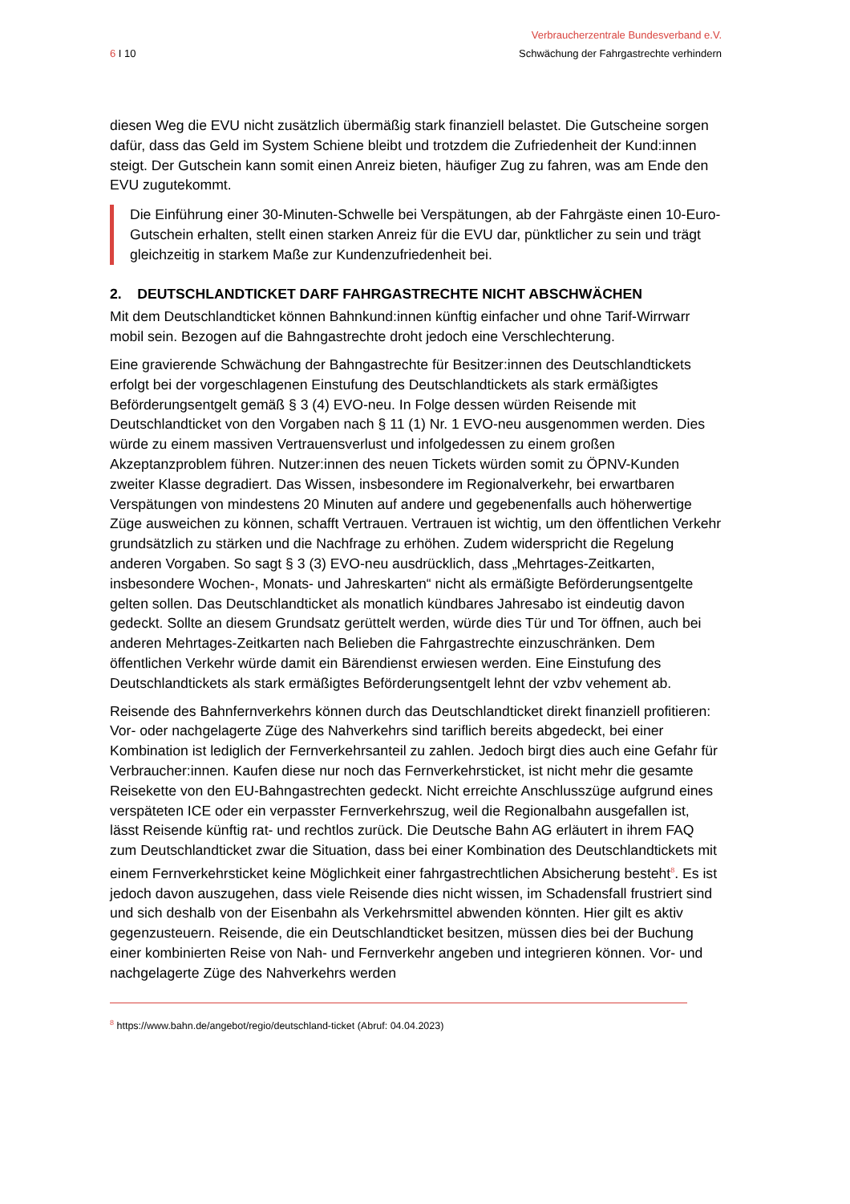6 I 10
Verbraucherzentrale Bundesverband e.V.
Schwächung der Fahrgastrechte verhindern
diesen Weg die EVU nicht zusätzlich übermäßig stark finanziell belastet. Die Gutscheine sorgen dafür, dass das Geld im System Schiene bleibt und trotzdem die Zufriedenheit der Kund:innen steigt. Der Gutschein kann somit einen Anreiz bieten, häufiger Zug zu fahren, was am Ende den EVU zugutekommt.
Die Einführung einer 30-Minuten-Schwelle bei Verspätungen, ab der Fahrgäste einen 10-Euro-Gutschein erhalten, stellt einen starken Anreiz für die EVU dar, pünktlicher zu sein und trägt gleichzeitig in starkem Maße zur Kundenzufriedenheit bei.
2. DEUTSCHLANDTICKET DARF FAHRGASTRECHTE NICHT ABSCHWÄCHEN
Mit dem Deutschlandticket können Bahnkund:innen künftig einfacher und ohne Tarif-Wirrwarr mobil sein. Bezogen auf die Bahngastrechte droht jedoch eine Verschlechterung.
Eine gravierende Schwächung der Bahngastrechte für Besitzer:innen des Deutschlandtickets erfolgt bei der vorgeschlagenen Einstufung des Deutschlandtickets als stark ermäßigtes Beförderungsentgelt gemäß § 3 (4) EVO-neu. In Folge dessen würden Reisende mit Deutschlandticket von den Vorgaben nach § 11 (1) Nr. 1 EVO-neu ausgenommen werden. Dies würde zu einem massiven Vertrauensverlust und infolgedessen zu einem großen Akzeptanzproblem führen. Nutzer:innen des neuen Tickets würden somit zu ÖPNV-Kunden zweiter Klasse degradiert. Das Wissen, insbesondere im Regionalverkehr, bei erwartbaren Verspätungen von mindestens 20 Minuten auf andere und gegebenenfalls auch höherwertige Züge ausweichen zu können, schafft Vertrauen. Vertrauen ist wichtig, um den öffentlichen Verkehr grundsätzlich zu stärken und die Nachfrage zu erhöhen. Zudem widerspricht die Regelung anderen Vorgaben. So sagt § 3 (3) EVO-neu ausdrücklich, dass „Mehrtages-Zeitkarten, insbesondere Wochen-, Monats- und Jahreskarten“ nicht als ermäßigte Beförderungsentgelte gelten sollen. Das Deutschlandticket als monatlich kündbares Jahresabo ist eindeutig davon gedeckt. Sollte an diesem Grundsatz gerüttelt werden, würde dies Tür und Tor öffnen, auch bei anderen Mehrtages-Zeitkarten nach Belieben die Fahrgastrechte einzuschränken. Dem öffentlichen Verkehr würde damit ein Bärendienst erwiesen werden. Eine Einstufung des Deutschlandtickets als stark ermäßigtes Beförderungsentgelt lehnt der vzbv vehement ab.
Reisende des Bahnfernverkehrs können durch das Deutschlandticket direkt finanziell profitieren: Vor- oder nachgelagerte Züge des Nahverkehrs sind tariflich bereits abgedeckt, bei einer Kombination ist lediglich der Fernverkehrsanteil zu zahlen. Jedoch birgt dies auch eine Gefahr für Verbraucher:innen. Kaufen diese nur noch das Fernverkehrsticket, ist nicht mehr die gesamte Reisekette von den EU-Bahngastrechten gedeckt. Nicht erreichte Anschlusszüge aufgrund eines verspäteten ICE oder ein verpasster Fernverkehrszug, weil die Regionalbahn ausgefallen ist, lässt Reisende künftig rat- und rechtlos zurück. Die Deutsche Bahn AG erläutert in ihrem FAQ zum Deutschlandticket zwar die Situation, dass bei einer Kombination des Deutschlandtickets mit einem Fernverkehrsticket keine Möglichkeit einer fahrgastrechtlichen Absicherung besteht<sup>8</sup>. Es ist jedoch davon auszugehen, dass viele Reisende dies nicht wissen, im Schadensfall frustriert sind und sich deshalb von der Eisenbahn als Verkehrsmittel abwenden könnten. Hier gilt es aktiv gegenzusteuern. Reisende, die ein Deutschlandticket besitzen, müssen dies bei der Buchung einer kombinierten Reise von Nah- und Fernverkehr angeben und integrieren können. Vor- und nachgelagerte Züge des Nahverkehrs werden
<sup>8</sup> https://www.bahn.de/angebot/regio/deutschland-ticket (Abruf: 04.04.2023)